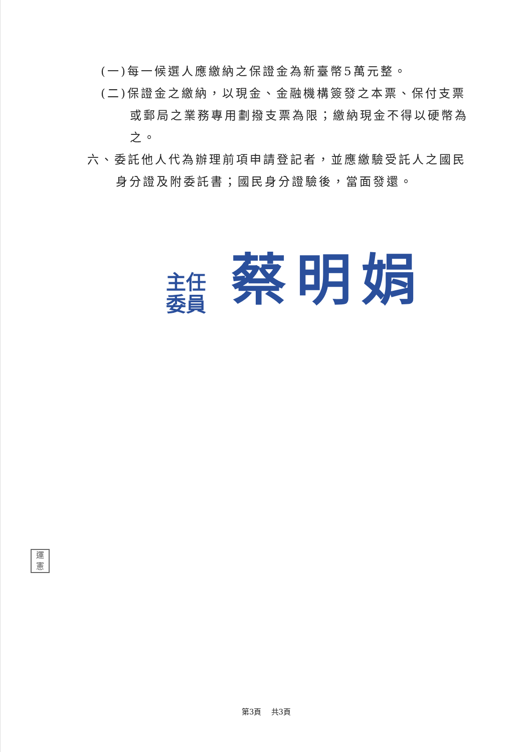(一)每一候選人應繳納之保證金為新臺幣5萬元整。
(二)保證金之繳納，以現金、金融機構簽發之本票、保付支票
或郵局之業務專用劃撥支票為限；繳納現金不得以硬幣為之。
六、委託他人代為辦理前項申請登記者，並應繳驗受託人之國民
身分證及附委託書；國民身分證驗後，當面發還。
主任 委員
蔡明娟
運 憲
第3頁 共3頁